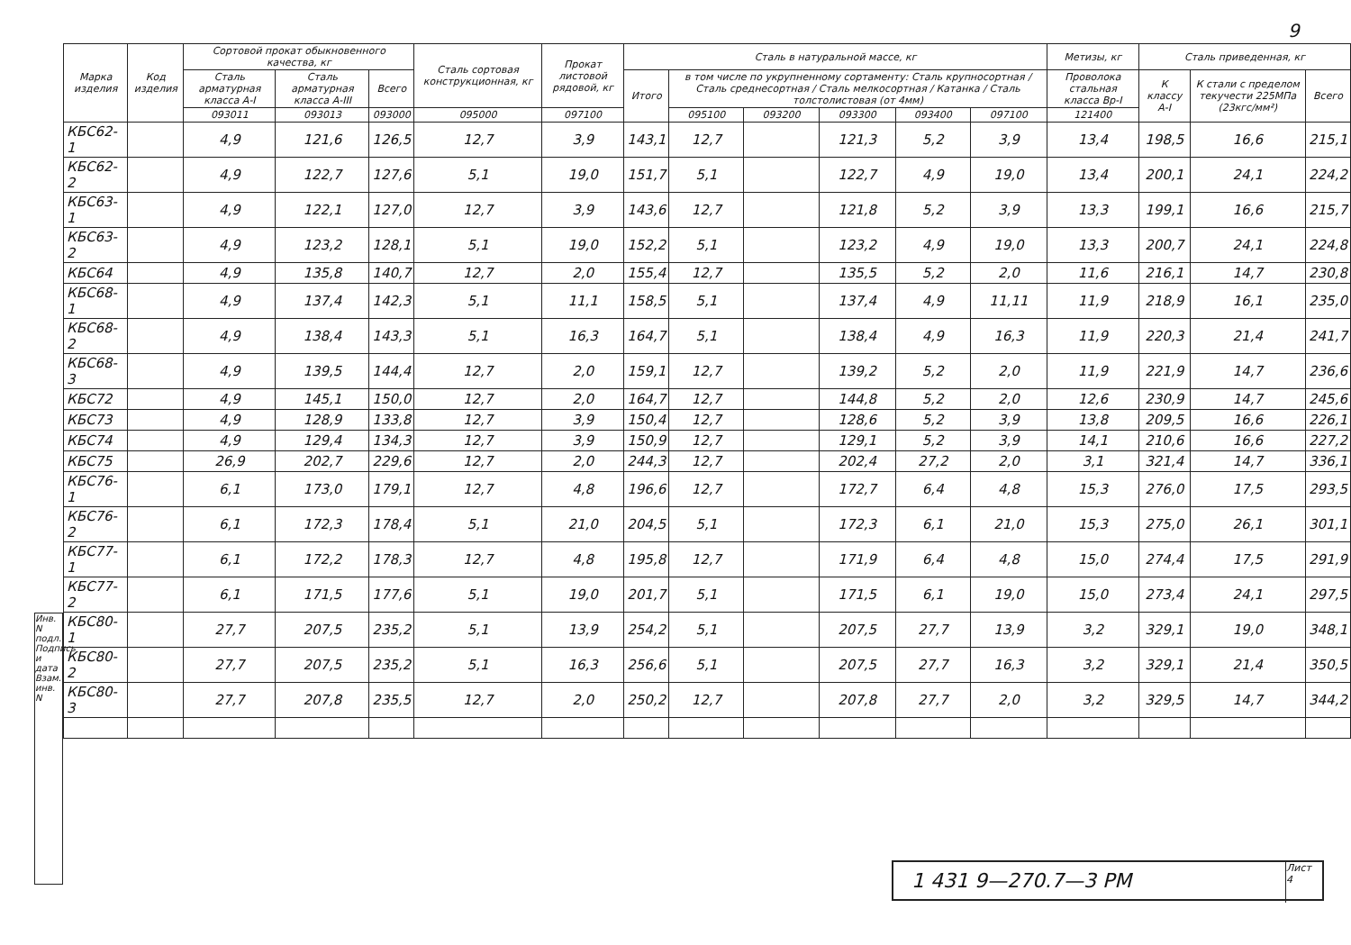9
| Марка изделия | Код изделия | Сортовой прокат обыкновенного качества, кг | | | Сталь сортовая конструкционная, кг | Прокат листовой рядовой, кг | Сталь в натуральной массе, кг | | | | | | Метизы, кг | Сталь приведенная, кг | | |
| --- | --- | --- | --- | --- | --- | --- | --- | --- | --- | --- | --- | --- | --- | --- | --- | --- |
| | | Сталь арматурная класса А-I | Сталь арматурная класса А-III | Всего | | | Итого | в том числе по укрупненному сортаменту: Сталь крупносортная / Сталь среднесортная / Сталь мелкосортная / Катанка / Сталь толстолистовая (от 4мм) | | | | | Проволока стальная класса Вр-I | К классу А-I | К стали с пределом текучести 225МПа (23кгс/мм²) | Всего |
| | | 093011 | 093013 | 093000 | 095000 | 097100 | | 095100 | 093200 | 093300 | 093400 | 097100 | 121400 | | | |
| КБС62-1 | | 4,9 | 121,6 | 126,5 | 12,7 | 3,9 | 143,1 | 12,7 | | 121,3 | 5,2 | 3,9 | 13,4 | 198,5 | 16,6 | 215,1 |
| КБС62-2 | | 4,9 | 122,7 | 127,6 | 5,1 | 19,0 | 151,7 | 5,1 | | 122,7 | 4,9 | 19,0 | 13,4 | 200,1 | 24,1 | 224,2 |
| КБС63-1 | | 4,9 | 122,1 | 127,0 | 12,7 | 3,9 | 143,6 | 12,7 | | 121,8 | 5,2 | 3,9 | 13,3 | 199,1 | 16,6 | 215,7 |
| КБС63-2 | | 4,9 | 123,2 | 128,1 | 5,1 | 19,0 | 152,2 | 5,1 | | 123,2 | 4,9 | 19,0 | 13,3 | 200,7 | 24,1 | 224,8 |
| КБС64 | | 4,9 | 135,8 | 140,7 | 12,7 | 2,0 | 155,4 | 12,7 | | 135,5 | 5,2 | 2,0 | 11,6 | 216,1 | 14,7 | 230,8 |
| КБС68-1 | | 4,9 | 137,4 | 142,3 | 5,1 | 11,1 | 158,5 | 5,1 | | 137,4 | 4,9 | 11,11 | 11,9 | 218,9 | 16,1 | 235,0 |
| КБС68-2 | | 4,9 | 138,4 | 143,3 | 5,1 | 16,3 | 164,7 | 5,1 | | 138,4 | 4,9 | 16,3 | 11,9 | 220,3 | 21,4 | 241,7 |
| КБС68-3 | | 4,9 | 139,5 | 144,4 | 12,7 | 2,0 | 159,1 | 12,7 | | 139,2 | 5,2 | 2,0 | 11,9 | 221,9 | 14,7 | 236,6 |
| КБС72 | | 4,9 | 145,1 | 150,0 | 12,7 | 2,0 | 164,7 | 12,7 | | 144,8 | 5,2 | 2,0 | 12,6 | 230,9 | 14,7 | 245,6 |
| КБС73 | | 4,9 | 128,9 | 133,8 | 12,7 | 3,9 | 150,4 | 12,7 | | 128,6 | 5,2 | 3,9 | 13,8 | 209,5 | 16,6 | 226,1 |
| КБС74 | | 4,9 | 129,4 | 134,3 | 12,7 | 3,9 | 150,9 | 12,7 | | 129,1 | 5,2 | 3,9 | 14,1 | 210,6 | 16,6 | 227,2 |
| КБС75 | | 26,9 | 202,7 | 229,6 | 12,7 | 2,0 | 244,3 | 12,7 | | 202,4 | 27,2 | 2,0 | 3,1 | 321,4 | 14,7 | 336,1 |
| КБС76-1 | | 6,1 | 173,0 | 179,1 | 12,7 | 4,8 | 196,6 | 12,7 | | 172,7 | 6,4 | 4,8 | 15,3 | 276,0 | 17,5 | 293,5 |
| КБС76-2 | | 6,1 | 172,3 | 178,4 | 5,1 | 21,0 | 204,5 | 5,1 | | 172,3 | 6,1 | 21,0 | 15,3 | 275,0 | 26,1 | 301,1 |
| КБС77-1 | | 6,1 | 172,2 | 178,3 | 12,7 | 4,8 | 195,8 | 12,7 | | 171,9 | 6,4 | 4,8 | 15,0 | 274,4 | 17,5 | 291,9 |
| КБС77-2 | | 6,1 | 171,5 | 177,6 | 5,1 | 19,0 | 201,7 | 5,1 | | 171,5 | 6,1 | 19,0 | 15,0 | 273,4 | 24,1 | 297,5 |
| КБС80-1 | | 27,7 | 207,5 | 235,2 | 5,1 | 13,9 | 254,2 | 5,1 | | 207,5 | 27,7 | 13,9 | 3,2 | 329,1 | 19,0 | 348,1 |
| КБС80-2 | | 27,7 | 207,5 | 235,2 | 5,1 | 16,3 | 256,6 | 5,1 | | 207,5 | 27,7 | 16,3 | 3,2 | 329,1 | 21,4 | 350,5 |
| КБС80-3 | | 27,7 | 207,8 | 235,5 | 12,7 | 2,0 | 250,2 | 12,7 | | 207,8 | 27,7 | 2,0 | 3,2 | 329,5 | 14,7 | 344,2 |
Инв. N подл. Подпись и дата Взам. инв. N
1 431 9—270.7—3 РМ
Лист
4